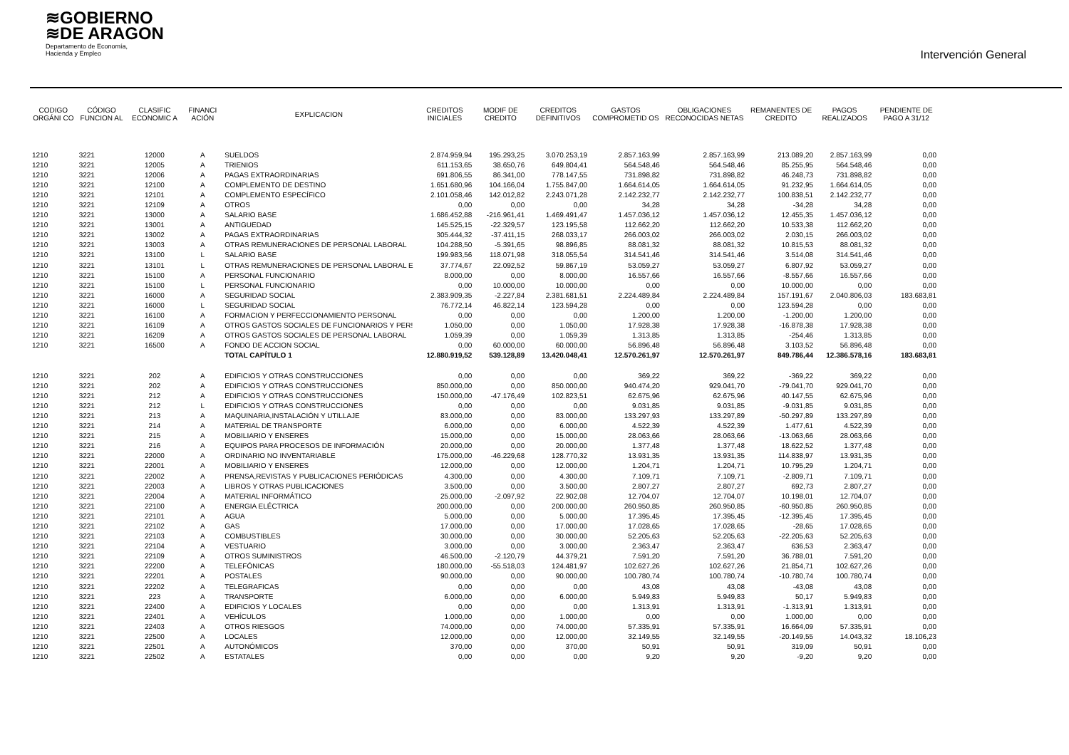≋GOBIERNO
≋DE ARAGON
Departamento de Economía,
Hacienda y Empleo
Intervención General
| CODIGO ORGÁNI CO | CÓDIGO FUNCION AL | CLASIFIC ECONOMIC A | FINANCI ACIÓN | EXPLICACION | CREDITOS INICIALES | MODIF DE CREDITO | CREDITOS DEFINITIVOS | GASTOS COMPROMETID OS | OBLIGACIONES RECONOCIDAS NETAS | REMANENTES DE CREDITO | PAGOS REALIZADOS | PENDIENTE DE PAGO A 31/12 |
| --- | --- | --- | --- | --- | --- | --- | --- | --- | --- | --- | --- | --- |
| 1210 | 3221 | 12000 | A | SUELDOS | 2.874.959,94 | 195.293,25 | 3.070.253,19 | 2.857.163,99 | 2.857.163,99 | 213.089,20 | 2.857.163,99 | 0,00 |
| 1210 | 3221 | 12005 | A | TRIENIOS | 611.153,65 | 38.650,76 | 649.804,41 | 564.548,46 | 564.548,46 | 85.255,95 | 564.548,46 | 0,00 |
| 1210 | 3221 | 12006 | A | PAGAS EXTRAORDINARIAS | 691.806,55 | 86.341,00 | 778.147,55 | 731.898,82 | 731.898,82 | 46.248,73 | 731.898,82 | 0,00 |
| 1210 | 3221 | 12100 | A | COMPLEMENTO DE DESTINO | 1.651.680,96 | 104.166,04 | 1.755.847,00 | 1.664.614,05 | 1.664.614,05 | 91.232,95 | 1.664.614,05 | 0,00 |
| 1210 | 3221 | 12101 | A | COMPLEMENTO ESPECÍFICO | 2.101.058,46 | 142.012,82 | 2.243.071,28 | 2.142.232,77 | 2.142.232,77 | 100.838,51 | 2.142.232,77 | 0,00 |
| 1210 | 3221 | 12109 | A | OTROS | 0,00 | 0,00 | 0,00 | 34,28 | 34,28 | -34,28 | 34,28 | 0,00 |
| 1210 | 3221 | 13000 | A | SALARIO BASE | 1.686.452,88 | -216.961,41 | 1.469.491,47 | 1.457.036,12 | 1.457.036,12 | 12.455,35 | 1.457.036,12 | 0,00 |
| 1210 | 3221 | 13001 | A | ANTIGUEDAD | 145.525,15 | -22.329,57 | 123.195,58 | 112.662,20 | 112.662,20 | 10.533,38 | 112.662,20 | 0,00 |
| 1210 | 3221 | 13002 | A | PAGAS EXTRAORDINARIAS | 305.444,32 | -37.411,15 | 268.033,17 | 266.003,02 | 266.003,02 | 2.030,15 | 266.003,02 | 0,00 |
| 1210 | 3221 | 13003 | A | OTRAS REMUNERACIONES DE PERSONAL LABORAL | 104.288,50 | -5.391,65 | 98.896,85 | 88.081,32 | 88.081,32 | 10.815,53 | 88.081,32 | 0,00 |
| 1210 | 3221 | 13100 | L | SALARIO BASE | 199.983,56 | 118.071,98 | 318.055,54 | 314.541,46 | 314.541,46 | 3.514,08 | 314.541,46 | 0,00 |
| 1210 | 3221 | 13101 | L | OTRAS REMUNERACIONES DE PERSONAL LABORAL E | 37.774,67 | 22.092,52 | 59.867,19 | 53.059,27 | 53.059,27 | 6.807,92 | 53.059,27 | 0,00 |
| 1210 | 3221 | 15100 | A | PERSONAL FUNCIONARIO | 8.000,00 | 0,00 | 8.000,00 | 16.557,66 | 16.557,66 | -8.557,66 | 16.557,66 | 0,00 |
| 1210 | 3221 | 15100 | L | PERSONAL FUNCIONARIO | 0,00 | 10.000,00 | 10.000,00 | 0,00 | 0,00 | 10.000,00 | 0,00 | 0,00 |
| 1210 | 3221 | 16000 | A | SEGURIDAD SOCIAL | 2.383.909,35 | -2.227,84 | 2.381.681,51 | 2.224.489,84 | 2.224.489,84 | 157.191,67 | 2.040.806,03 | 183.683,81 |
| 1210 | 3221 | 16000 | L | SEGURIDAD SOCIAL | 76.772,14 | 46.822,14 | 123.594,28 | 0,00 | 0,00 | 123.594,28 | 0,00 | 0,00 |
| 1210 | 3221 | 16100 | A | FORMACION Y PERFECCIONAMIENTO PERSONAL | 0,00 | 0,00 | 0,00 | 1.200,00 | 1.200,00 | -1.200,00 | 1.200,00 | 0,00 |
| 1210 | 3221 | 16109 | A | OTROS GASTOS SOCIALES DE FUNCIONARIOS Y PER! | 1.050,00 | 0,00 | 1.050,00 | 17.928,38 | 17.928,38 | -16.878,38 | 17.928,38 | 0,00 |
| 1210 | 3221 | 16209 | A | OTROS GASTOS SOCIALES DE PERSONAL LABORAL | 1.059,39 | 0,00 | 1.059,39 | 1.313,85 | 1.313,85 | -254,46 | 1.313,85 | 0,00 |
| 1210 | 3221 | 16500 | A | FONDO DE ACCION SOCIAL | 0,00 | 60.000,00 | 60.000,00 | 56.896,48 | 56.896,48 | 3.103,52 | 56.896,48 | 0,00 |
| | | | | TOTAL CAPÍTULO 1 | 12.880.919,52 | 539.128,89 | 13.420.048,41 | 12.570.261,97 | 12.570.261,97 | 849.786,44 | 12.386.578,16 | 183.683,81 |
| 1210 | 3221 | 202 | A | EDIFICIOS Y OTRAS CONSTRUCCIONES | 0,00 | 0,00 | 0,00 | 369,22 | 369,22 | -369,22 | 369,22 | 0,00 |
| 1210 | 3221 | 202 | A | EDIFICIOS Y OTRAS CONSTRUCCIONES | 850.000,00 | 0,00 | 850.000,00 | 940.474,20 | 929.041,70 | -79.041,70 | 929.041,70 | 0,00 |
| 1210 | 3221 | 212 | A | EDIFICIOS Y OTRAS CONSTRUCCIONES | 150.000,00 | -47.176,49 | 102.823,51 | 62.675,96 | 62.675,96 | 40.147,55 | 62.675,96 | 0,00 |
| 1210 | 3221 | 212 | L | EDIFICIOS Y OTRAS CONSTRUCCIONES | 0,00 | 0,00 | 0,00 | 9.031,85 | 9.031,85 | -9.031,85 | 9.031,85 | 0,00 |
| 1210 | 3221 | 213 | A | MAQUINARIA,INSTALACIÓN Y UTILLAJE | 83.000,00 | 0,00 | 83.000,00 | 133.297,93 | 133.297,89 | -50.297,89 | 133.297,89 | 0,00 |
| 1210 | 3221 | 214 | A | MATERIAL DE TRANSPORTE | 6.000,00 | 0,00 | 6.000,00 | 4.522,39 | 4.522,39 | 1.477,61 | 4.522,39 | 0,00 |
| 1210 | 3221 | 215 | A | MOBILIARIO Y ENSERES | 15.000,00 | 0,00 | 15.000,00 | 28.063,66 | 28.063,66 | -13.063,66 | 28.063,66 | 0,00 |
| 1210 | 3221 | 216 | A | EQUIPOS PARA PROCESOS DE INFORMACIÓN | 20.000,00 | 0,00 | 20.000,00 | 1.377,48 | 1.377,48 | 18.622,52 | 1.377,48 | 0,00 |
| 1210 | 3221 | 22000 | A | ORDINARIO NO INVENTARIABLE | 175.000,00 | -46.229,68 | 128.770,32 | 13.931,35 | 13.931,35 | 114.838,97 | 13.931,35 | 0,00 |
| 1210 | 3221 | 22001 | A | MOBILIARIO Y ENSERES | 12.000,00 | 0,00 | 12.000,00 | 1.204,71 | 1.204,71 | 10.795,29 | 1.204,71 | 0,00 |
| 1210 | 3221 | 22002 | A | PRENSA,REVISTAS Y PUBLICACIONES PERIÓDICAS | 4.300,00 | 0,00 | 4.300,00 | 7.109,71 | 7.109,71 | -2.809,71 | 7.109,71 | 0,00 |
| 1210 | 3221 | 22003 | A | LIBROS Y OTRAS PUBLICACIONES | 3.500,00 | 0,00 | 3.500,00 | 2.807,27 | 2.807,27 | 692,73 | 2.807,27 | 0,00 |
| 1210 | 3221 | 22004 | A | MATERIAL INFORMÁTICO | 25.000,00 | -2.097,92 | 22.902,08 | 12.704,07 | 12.704,07 | 10.198,01 | 12.704,07 | 0,00 |
| 1210 | 3221 | 22100 | A | ENERGIA ELÉCTRICA | 200.000,00 | 0,00 | 200.000,00 | 260.950,85 | 260.950,85 | -60.950,85 | 260.950,85 | 0,00 |
| 1210 | 3221 | 22101 | A | AGUA | 5.000,00 | 0,00 | 5.000,00 | 17.395,45 | 17.395,45 | -12.395,45 | 17.395,45 | 0,00 |
| 1210 | 3221 | 22102 | A | GAS | 17.000,00 | 0,00 | 17.000,00 | 17.028,65 | 17.028,65 | -28,65 | 17.028,65 | 0,00 |
| 1210 | 3221 | 22103 | A | COMBUSTIBLES | 30.000,00 | 0,00 | 30.000,00 | 52.205,63 | 52.205,63 | -22.205,63 | 52.205,63 | 0,00 |
| 1210 | 3221 | 22104 | A | VESTUARIO | 3.000,00 | 0,00 | 3.000,00 | 2.363,47 | 2.363,47 | 636,53 | 2.363,47 | 0,00 |
| 1210 | 3221 | 22109 | A | OTROS SUMINISTROS | 46.500,00 | -2.120,79 | 44.379,21 | 7.591,20 | 7.591,20 | 36.788,01 | 7.591,20 | 0,00 |
| 1210 | 3221 | 22200 | A | TELEFÓNICAS | 180.000,00 | -55.518,03 | 124.481,97 | 102.627,26 | 102.627,26 | 21.854,71 | 102.627,26 | 0,00 |
| 1210 | 3221 | 22201 | A | POSTALES | 90.000,00 | 0,00 | 90.000,00 | 100.780,74 | 100.780,74 | -10.780,74 | 100.780,74 | 0,00 |
| 1210 | 3221 | 22202 | A | TELEGRAFICAS | 0,00 | 0,00 | 0,00 | 43,08 | 43,08 | -43,08 | 43,08 | 0,00 |
| 1210 | 3221 | 223 | A | TRANSPORTE | 6.000,00 | 0,00 | 6.000,00 | 5.949,83 | 5.949,83 | 50,17 | 5.949,83 | 0,00 |
| 1210 | 3221 | 22400 | A | EDIFICIOS Y LOCALES | 0,00 | 0,00 | 0,00 | 1.313,91 | 1.313,91 | -1.313,91 | 1.313,91 | 0,00 |
| 1210 | 3221 | 22401 | A | VEHÍCULOS | 1.000,00 | 0,00 | 1.000,00 | 0,00 | 0,00 | 1.000,00 | 0,00 | 0,00 |
| 1210 | 3221 | 22403 | A | OTROS RIESGOS | 74.000,00 | 0,00 | 74.000,00 | 57.335,91 | 57.335,91 | 16.664,09 | 57.335,91 | 0,00 |
| 1210 | 3221 | 22500 | A | LOCALES | 12.000,00 | 0,00 | 12.000,00 | 32.149,55 | 32.149,55 | -20.149,55 | 14.043,32 | 18.106,23 |
| 1210 | 3221 | 22501 | A | AUTONÓMICOS | 370,00 | 0,00 | 370,00 | 50,91 | 50,91 | 319,09 | 50,91 | 0,00 |
| 1210 | 3221 | 22502 | A | ESTATALES | 0,00 | 0,00 | 0,00 | 9,20 | 9,20 | -9,20 | 9,20 | 0,00 |